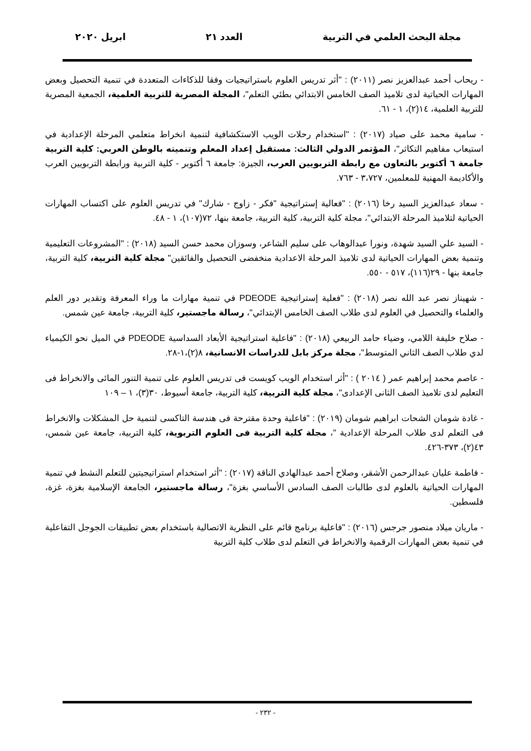مجلة البحث العلمي في التربية العدد ٢١ ابريل ٢٠٢٠
- ريحاب أحمد عبدالعزيز نصر (٢٠١١) : "أثر تدريس العلوم باستراتيجيات وفقا للذكاءات المتعددة في تنمية التحصيل وبعض المهارات الحياتية لدى تلاميذ الصف الخامس الابتدائي بطئي التعلم"، المجلة المصرية للتربية العلمية، الجمعية المصرية للتربية العلمية، ١٤(٢)، ١ - ٦١.
- سامية محمد على صياد (٢٠١٧) : "استخدام رحلات الويب الاستكشافية لتنمية انخراط متعلمي المرحلة الإعدادية في استيعاب مفاهيم التكاثر"، المؤتمر الدولي الثالث: مستقبل إعداد المعلم وتنميته بالوطن العربي: كلية التربية جامعة ٦ أكتوبر بالتعاون مع رابطة التربويين العرب، الجيزة: جامعة ٦ أكتوبر - كلية التربية ورابطة التربويين العرب والأكاديمة المهنية للمعلمين، ٣،٧٢٧ - ٧٦٣.
- سعاد عبدالعزيز السيد رخا (٢٠١٦) : "فعالية إستراتيجية "فكر - زاوج - شارك" في تدريس العلوم على اكتساب المهارات الحياتية لتلاميذ المرحلة الابتدائي"، مجلة كلية التربية، كلية التربية، جامعة بنها، ٧٢(١٠٧)، ١ - ٤٨.
- السيد علي السيد شهدة، ونورا عبدالوهاب على سليم الشاعر، وسوزان محمد حسن السيد (٢٠١٨) : "المشروعات التعليمية وتنمية بعض المهارات الحياتية لدى تلاميذ المرحلة الاعدادية منخفضى التحصيل والفائقين" مجلة كلية التربية، كلية التربية، جامعة بنها - ٢٩(١١٦)، ٥١٧ - ٥٥٠.
- شهيناز نصر عبد الله نصر (٢٠١٨) : "فعلية إستراتيجية PDEODE في تنمية مهارات ما وراء المعرفة وتقدير دور العلم والعلماء والتحصيل في العلوم لدى طلاب الصف الخامس الإبتدائي"، رسالة ماجستير، كلية التربية، جامعة عين شمس.
- صلاح خليفة اللامي، وضياء حامد الربيعي (٢٠١٨) : "فاعلية استراتيجية الأبعاد السداسية PDEODE في الميل نحو الكيمياء لدي طلاب الصف الثاني المتوسط"، مجلة مركز بابل للدراسات الانسانية، ٨(٢)،١-٢٨.
- عاصم محمد إبراهيم عمر ( ٢٠١٤ ) : "أثر استخدام الويب كويست فى تدريس العلوم على تنمية التنور المائى والانخراط فى التعليم لدى تلاميذ الصف الثانى الإعدادى"، مجلة كلية التربية، كلية التربية، جامعة أسيوط، ٣٠(٣)، ١ – ١٠٩
- غادة شومان الشحات ابراهيم شومان (٢٠١٩) : "فاعلية وحدة مقترحة فى هندسة التاكسى لتنمية حل المشكلات والانخراط فى التعلم لدى طلاب المرحلة الإعدادية "، مجلة كلية التربية فى العلوم التربوية، كلية التربية، جامعة عين شمس، ٤٣(٢)، ٣٧٣-٤٢٦.
- فاطمة عليان عبدالرحمن الأشقر، وصلاح أحمد عبدالهادي الناقة (٢٠١٧) : "أثر استخدام استراتيجيتين للتعلم النشط في تنمية المهارات الحياتية بالعلوم لدى طالبات الصف السادس الأساسي بغزة"، رسالة ماجستير، الجامعة الإسلامية بغزة، غزة، فلسطين.
- ماريان ميلاد منصور جرجس (٢٠١٦) : "فاعلية برنامج قائم على النظرية الاتصالية باستخدام بعض تطبيقات الجوجل التفاعلية في تنمية بعض المهارات الرقمية والانخراط في التعلم لدى طلاب كلية التربية
- ٢٣٢ -